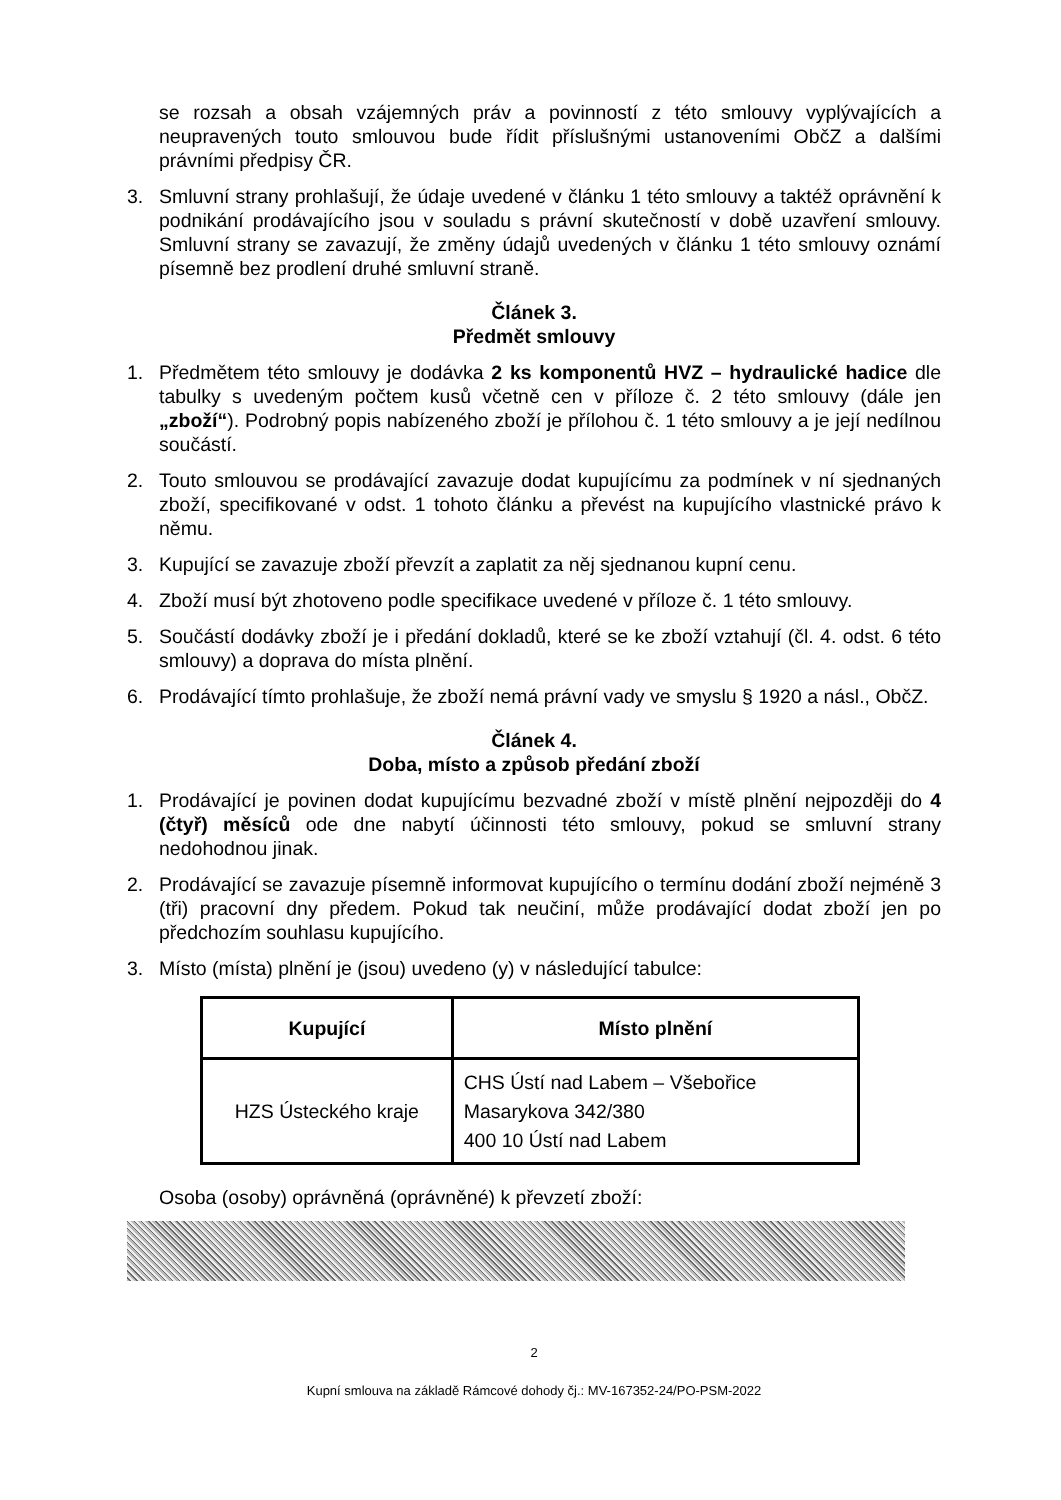se rozsah a obsah vzájemných práv a povinností z této smlouvy vyplývajících a neupravených touto smlouvou bude řídit příslušnými ustanoveními ObčZ a dalšími právními předpisy ČR.
3. Smluvní strany prohlašují, že údaje uvedené v článku 1 této smlouvy a taktéž oprávnění k podnikání prodávajícího jsou v souladu s právní skutečností v době uzavření smlouvy. Smluvní strany se zavazují, že změny údajů uvedených v článku 1 této smlouvy oznámí písemně bez prodlení druhé smluvní straně.
Článek 3.
Předmět smlouvy
1. Předmětem této smlouvy je dodávka 2 ks komponentů HVZ – hydraulické hadice dle tabulky s uvedeným počtem kusů včetně cen v příloze č. 2 této smlouvy (dále jen „zboží“). Podrobný popis nabízeného zboží je přílohou č. 1 této smlouvy a je její nedílnou součástí.
2. Touto smlouvou se prodávající zavazuje dodat kupujícímu za podmínek v ní sjednaných zboží, specifikované v odst. 1 tohoto článku a převést na kupujícího vlastnické právo k němu.
3. Kupující se zavazuje zboží převzít a zaplatit za něj sjednanou kupní cenu.
4. Zboží musí být zhotoveno podle specifikace uvedené v příloze č. 1 této smlouvy.
5. Součástí dodávky zboží je i předání dokladů, které se ke zboží vztahují (čl. 4. odst. 6 této smlouvy) a doprava do místa plnění.
6. Prodávající tímto prohlašuje, že zboží nemá právní vady ve smyslu § 1920 a násl., ObčZ.
Článek 4.
Doba, místo a způsob předání zboží
1. Prodávající je povinen dodat kupujícímu bezvadné zboží v místě plnění nejpozději do 4 (čtyř) měsíců ode dne nabytí účinnosti této smlouvy, pokud se smluvní strany nedohodnou jinak.
2. Prodávající se zavazuje písemně informovat kupujícího o termínu dodání zboží nejméně 3 (tři) pracovní dny předem. Pokud tak neučiní, může prodávající dodat zboží jen po předchozím souhlasu kupujícího.
3. Místo (místa) plnění je (jsou) uvedeno (y) v následující tabulce:
| Kupující | Místo plnění |
| --- | --- |
| HZS Ústeckého kraje | CHS Ústí nad Labem – Všebořice Masarykova 342/380 400 10 Ústí nad Labem |
Osoba (osoby) oprávněná (oprávněné) k převzetí zboží:
2
Kupní smlouva na základě Rámcové dohody čj.: MV-167352-24/PO-PSM-2022